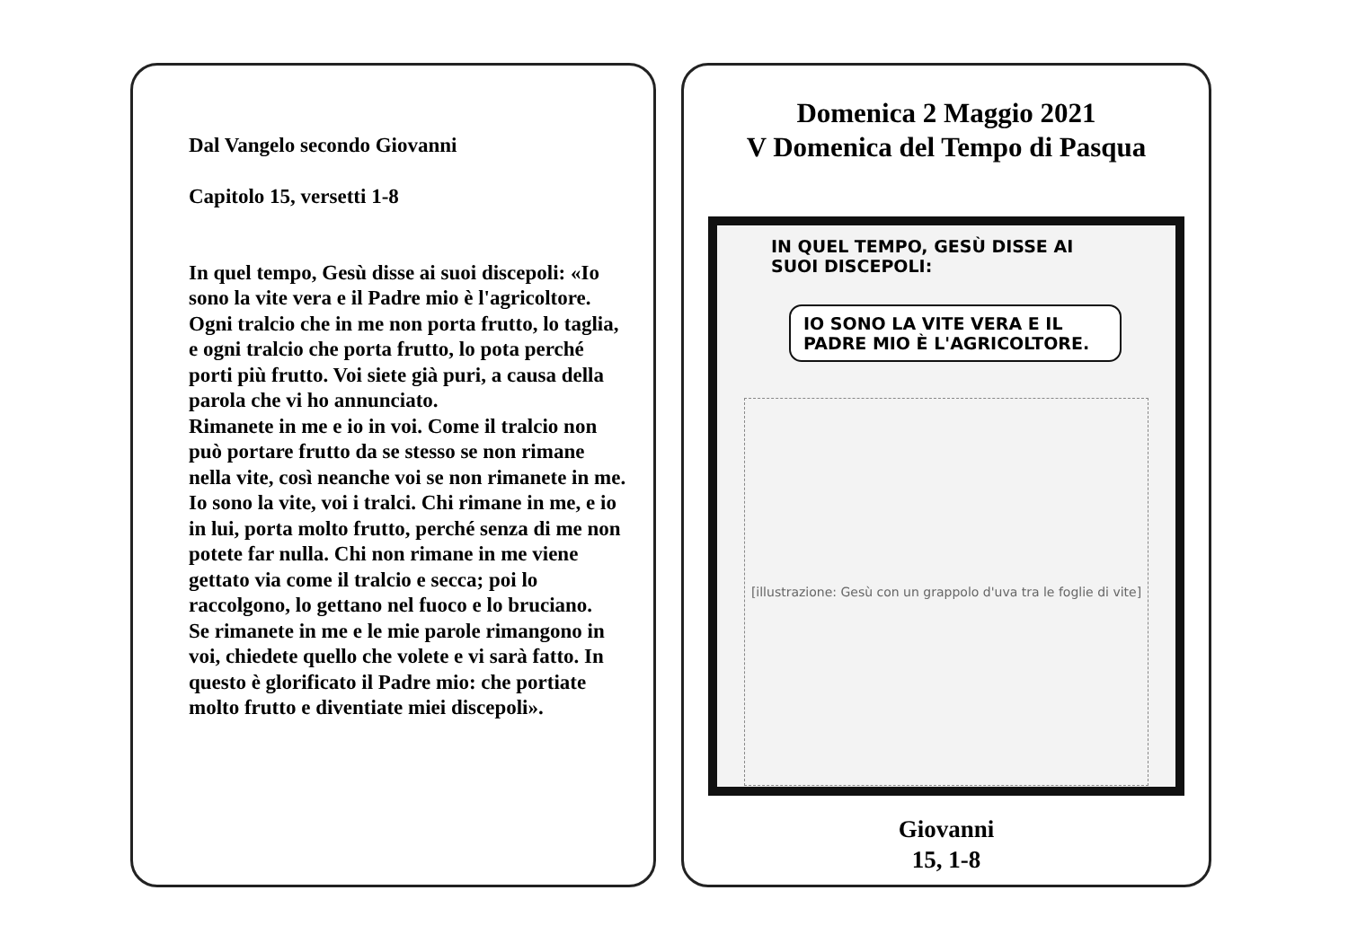Dal Vangelo secondo Giovanni
Capitolo 15, versetti 1-8
In quel tempo, Gesù disse ai suoi discepoli: «Io sono la vite vera e il Padre mio è l'agricoltore. Ogni tralcio che in me non porta frutto, lo taglia, e ogni tralcio che porta frutto, lo pota perché porti più frutto. Voi siete già puri, a causa della parola che vi ho annunciato.
Rimanete in me e io in voi. Come il tralcio non può portare frutto da se stesso se non rimane nella vite, così neanche voi se non rimanete in me. Io sono la vite, voi i tralci. Chi rimane in me, e io in lui, porta molto frutto, perché senza di me non potete far nulla. Chi non rimane in me viene gettato via come il tralcio e secca; poi lo raccolgono, lo gettano nel fuoco e lo bruciano.
Se rimanete in me e le mie parole rimangono in voi, chiedete quello che volete e vi sarà fatto. In questo è glorificato il Padre mio: che portiate molto frutto e diventiate miei discepoli».
Domenica 2 Maggio 2021
V Domenica del Tempo di Pasqua
IN QUEL TEMPO, GESÙ DISSE AI SUOI DISCEPOLI:
IO SONO LA VITE VERA E IL PADRE MIO È L'AGRICOLTORE.
[illustrazione: Gesù con un grappolo d'uva tra le foglie di vite]
Giovanni
15, 1-8